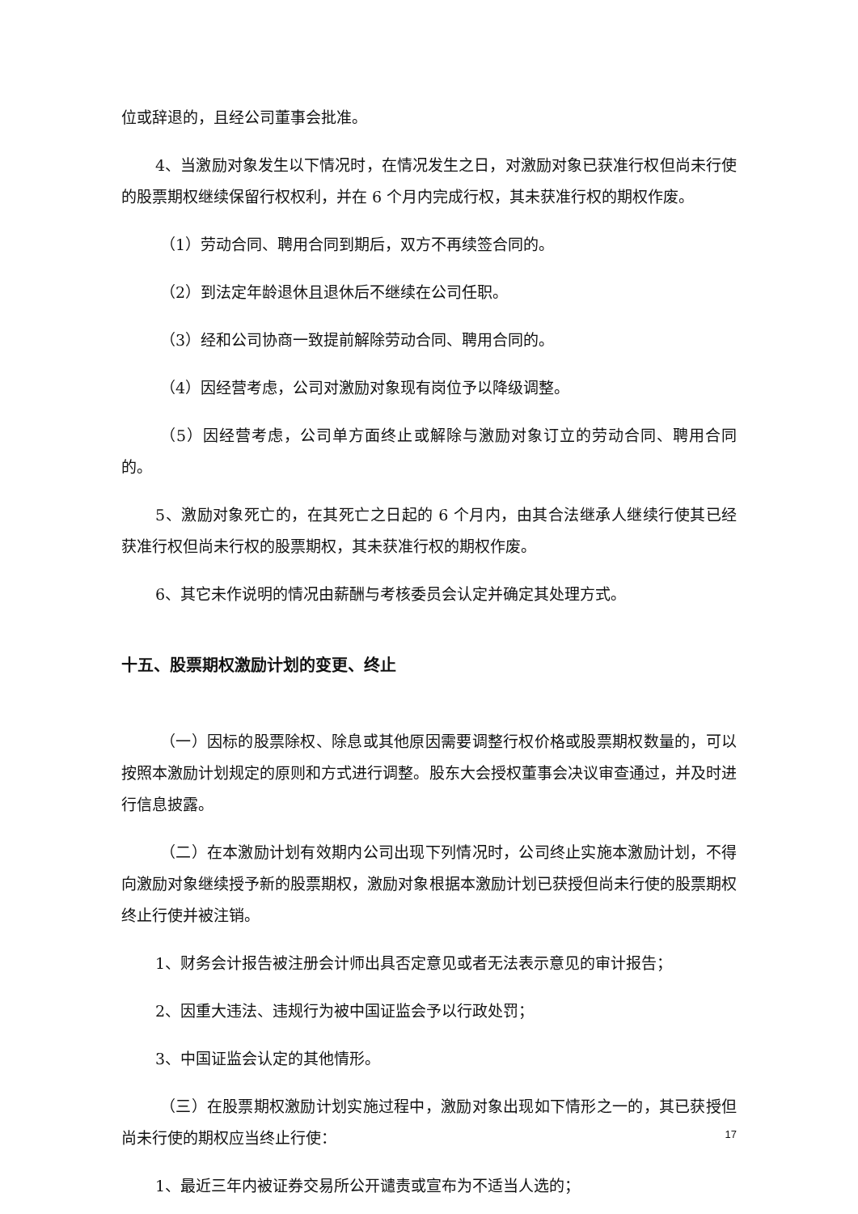位或辞退的，且经公司董事会批准。
4、当激励对象发生以下情况时，在情况发生之日，对激励对象已获准行权但尚未行使的股票期权继续保留行权权利，并在 6 个月内完成行权，其未获准行权的期权作废。
（1）劳动合同、聘用合同到期后，双方不再续签合同的。
（2）到法定年龄退休且退休后不继续在公司任职。
（3）经和公司协商一致提前解除劳动合同、聘用合同的。
（4）因经营考虑，公司对激励对象现有岗位予以降级调整。
（5）因经营考虑，公司单方面终止或解除与激励对象订立的劳动合同、聘用合同的。
5、激励对象死亡的，在其死亡之日起的 6 个月内，由其合法继承人继续行使其已经获准行权但尚未行权的股票期权，其未获准行权的期权作废。
6、其它未作说明的情况由薪酬与考核委员会认定并确定其处理方式。
十五、股票期权激励计划的变更、终止
（一）因标的股票除权、除息或其他原因需要调整行权价格或股票期权数量的，可以按照本激励计划规定的原则和方式进行调整。股东大会授权董事会决议审查通过，并及时进行信息披露。
（二）在本激励计划有效期内公司出现下列情况时，公司终止实施本激励计划，不得向激励对象继续授予新的股票期权，激励对象根据本激励计划已获授但尚未行使的股票期权终止行使并被注销。
1、财务会计报告被注册会计师出具否定意见或者无法表示意见的审计报告；
2、因重大违法、违规行为被中国证监会予以行政处罚；
3、中国证监会认定的其他情形。
（三）在股票期权激励计划实施过程中，激励对象出现如下情形之一的，其已获授但尚未行使的期权应当终止行使：
1、最近三年内被证券交易所公开谴责或宣布为不适当人选的；
17